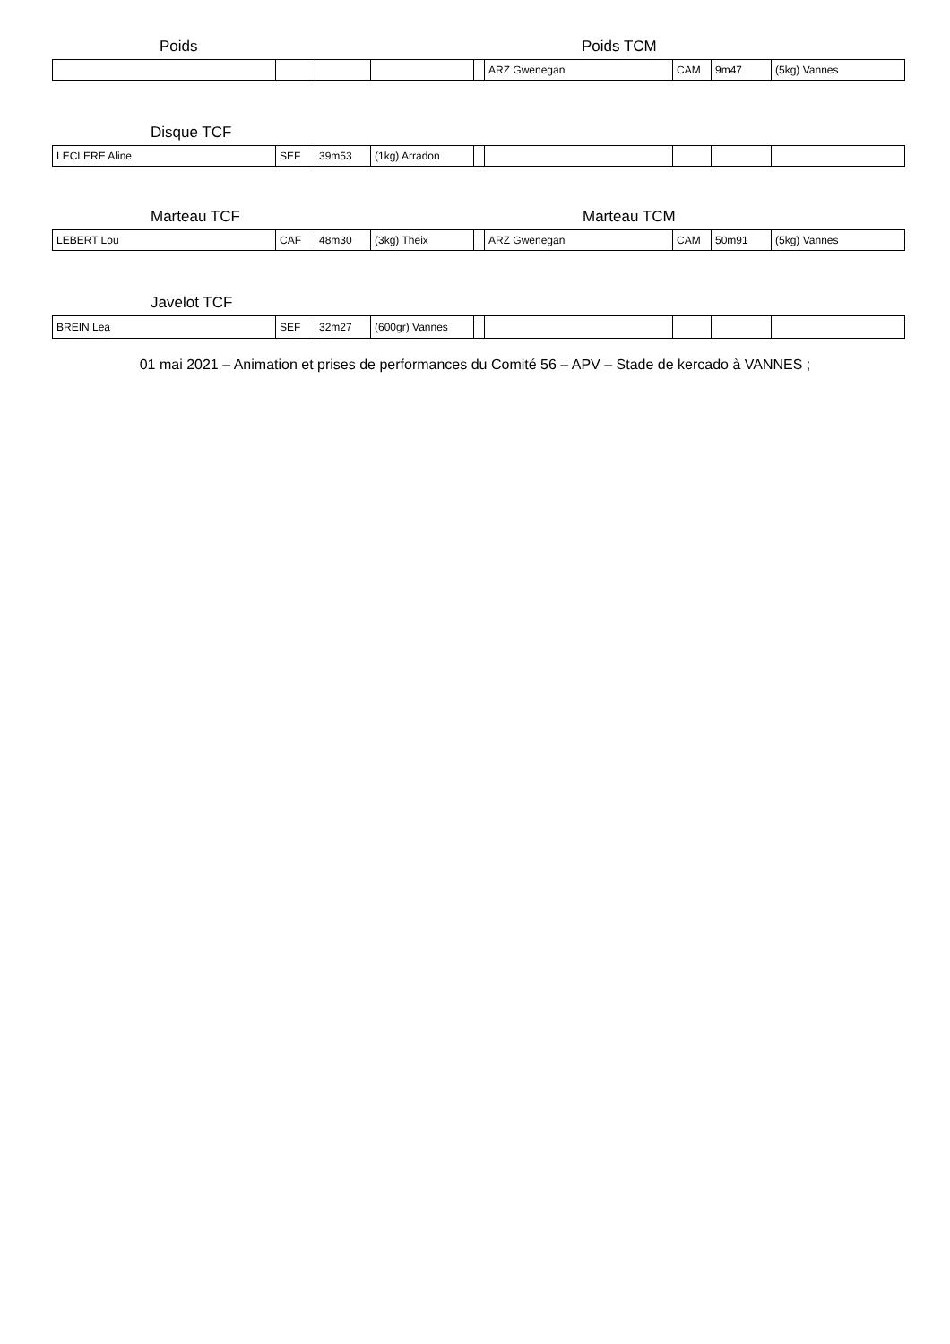Poids Poids TCM
| | | | | | ARZ Gwenegan | CAM | 9m47 | (5kg) Vannes |
Disque TCF
| LECLERE Aline | SEF | 39m53 | (1kg) Arradon | | | | | |
Marteau TCF Marteau TCM
| LEBERT Lou | CAF | 48m30 | (3kg) Theix | | ARZ Gwenegan | CAM | 50m91 | (5kg) Vannes |
Javelot TCF
| BREIN Lea | SEF | 32m27 | (600gr) Vannes | | | | | |
01 mai 2021 – Animation et prises de performances du Comité 56 – APV – Stade de kercado à VANNES ;